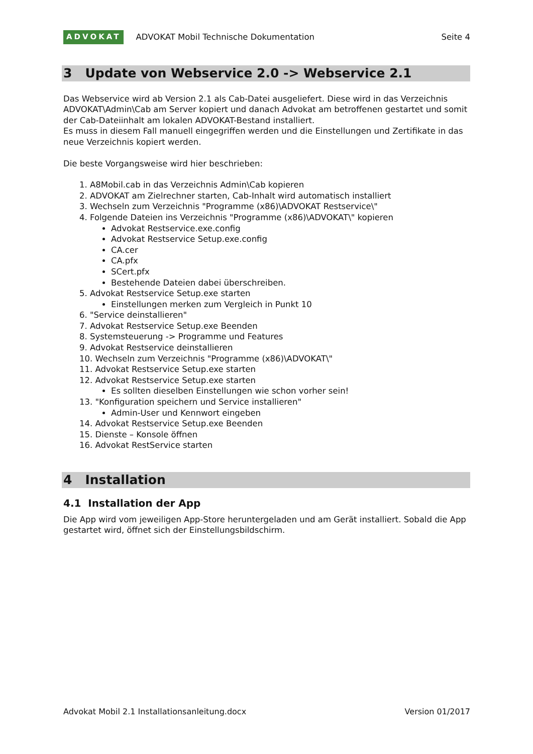ADVOKAT ADVOKAT Mobil Technische Dokumentation
Seite 4
3 Update von Webservice 2.0 -> Webservice 2.1
Das Webservice wird ab Version 2.1 als Cab-Datei ausgeliefert. Diese wird in das Verzeichnis ADVOKAT\Admin\Cab am Server kopiert und danach Advokat am betroffenen gestartet und somit der Cab-Dateiinhalt am lokalen ADVOKAT-Bestand installiert.
Es muss in diesem Fall manuell eingegriffen werden und die Einstellungen und Zertifikate in das neue Verzeichnis kopiert werden.
Die beste Vorgangsweise wird hier beschrieben:
1. A8Mobil.cab in das Verzeichnis Admin\Cab kopieren
2. ADVOKAT am Zielrechner starten, Cab-Inhalt wird automatisch installiert
3. Wechseln zum Verzeichnis "Programme (x86)\ADVOKAT Restservice\"
4. Folgende Dateien ins Verzeichnis "Programme (x86)\ADVOKAT\" kopieren
Advokat Restservice.exe.config
Advokat Restservice Setup.exe.config
CA.cer
CA.pfx
SCert.pfx
Bestehende Dateien dabei überschreiben.
5. Advokat Restservice Setup.exe starten
Einstellungen merken zum Vergleich in Punkt 10
6. "Service deinstallieren"
7. Advokat Restservice Setup.exe Beenden
8. Systemsteuerung -> Programme und Features
9. Advokat Restservice deinstallieren
10. Wechseln zum Verzeichnis "Programme (x86)\ADVOKAT\"
11. Advokat Restservice Setup.exe starten
12. Advokat Restservice Setup.exe starten
Es sollten dieselben Einstellungen wie schon vorher sein!
13. "Konfiguration speichern und Service installieren"
Admin-User und Kennwort eingeben
14. Advokat Restservice Setup.exe Beenden
15. Dienste – Konsole öffnen
16. Advokat RestService starten
4 Installation
4.1 Installation der App
Die App wird vom jeweiligen App-Store heruntergeladen und am Gerät installiert. Sobald die App gestartet wird, öffnet sich der Einstellungsbildschirm.
Advokat Mobil 2.1 Installationsanleitung.docx Version 01/2017